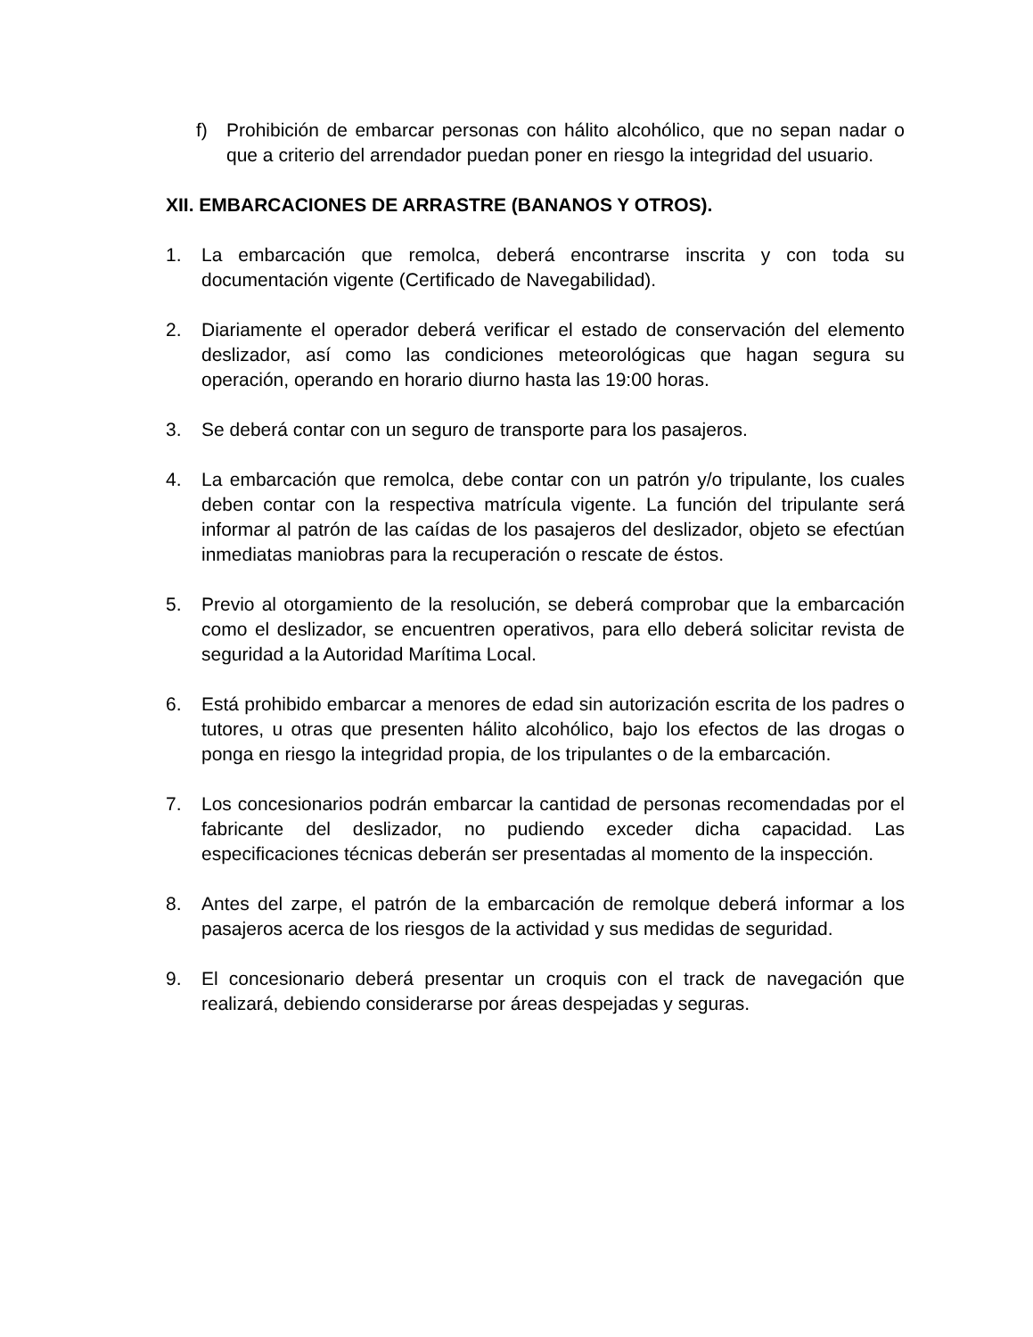f) Prohibición de embarcar personas con hálito alcohólico, que no sepan nadar o que a criterio del arrendador puedan poner en riesgo la integridad del usuario.
XII. EMBARCACIONES DE ARRASTRE (BANANOS Y OTROS).
1. La embarcación que remolca, deberá encontrarse inscrita y con toda su documentación vigente (Certificado de Navegabilidad).
2. Diariamente el operador deberá verificar el estado de conservación del elemento deslizador, así como las condiciones meteorológicas que hagan segura su operación, operando en horario diurno hasta las 19:00 horas.
3. Se deberá contar con un seguro de transporte para los pasajeros.
4. La embarcación que remolca, debe contar con un patrón y/o tripulante, los cuales deben contar con la respectiva matrícula vigente. La función del tripulante será informar al patrón de las caídas de los pasajeros del deslizador, objeto se efectúan inmediatas maniobras para la recuperación o rescate de éstos.
5. Previo al otorgamiento de la resolución, se deberá comprobar que la embarcación como el deslizador, se encuentren operativos, para ello deberá solicitar revista de seguridad a la Autoridad Marítima Local.
6. Está prohibido embarcar a menores de edad sin autorización escrita de los padres o tutores, u otras que presenten hálito alcohólico, bajo los efectos de las drogas o ponga en riesgo la integridad propia, de los tripulantes o de la embarcación.
7. Los concesionarios podrán embarcar la cantidad de personas recomendadas por el fabricante del deslizador, no pudiendo exceder dicha capacidad. Las especificaciones técnicas deberán ser presentadas al momento de la inspección.
8. Antes del zarpe, el patrón de la embarcación de remolque deberá informar a los pasajeros acerca de los riesgos de la actividad y sus medidas de seguridad.
9. El concesionario deberá presentar un croquis con el track de navegación que realizará, debiendo considerarse por áreas despejadas y seguras.